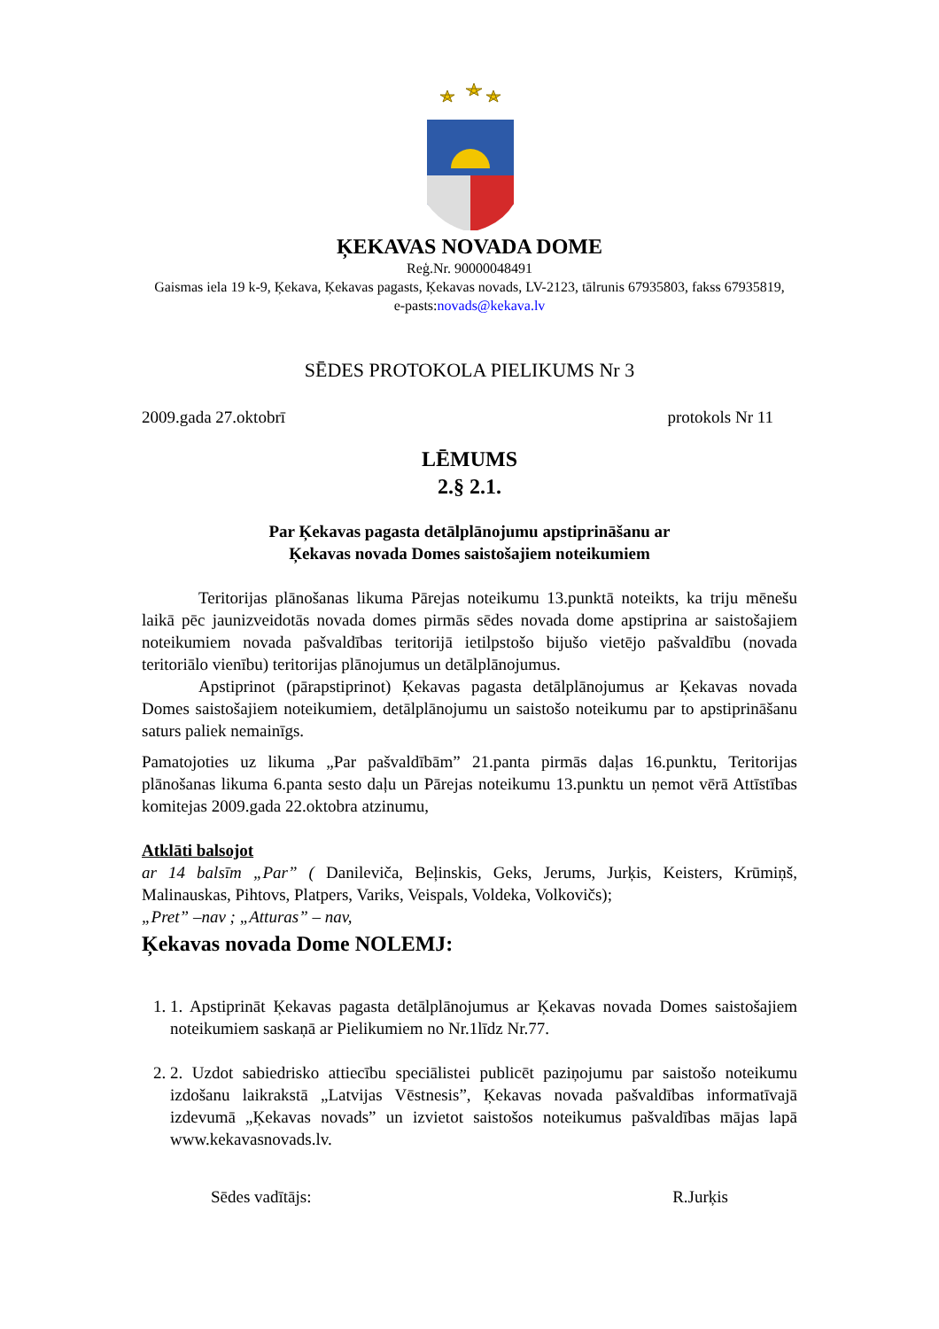ĶEKAVAS NOVADA DOME
Reģ.Nr. 90000048491
Gaismas iela 19 k-9, Ķekava, Ķekavas pagasts, Ķekavas novads, LV-2123, tālrunis 67935803, fakss 67935819,
e-pasts:novads@kekava.lv
SĒDES PROTOKOLA PIELIKUMS Nr 3
2009.gada 27.oktobrī protokols Nr 11
LĒMUMS
2.§ 2.1.
Par Ķekavas pagasta detālplānojumu apstiprināšanu ar
Ķekavas novada Domes saistošajiem noteikumiem
Teritorijas plānošanas likuma Pārejas noteikumu 13.punktā noteikts, ka triju mēnešu laikā pēc jaunizveidotās novada domes pirmās sēdes novada dome apstiprina ar saistošajiem noteikumiem novada pašvaldības teritorijā ietilpstošo bijušo vietējo pašvaldību (novada teritoriālo vienību) teritorijas plānojumus un detālplānojumus.
Apstiprinot (pārapstiprinot) Ķekavas pagasta detālplānojumus ar Ķekavas novada Domes saistošajiem noteikumiem, detālplānojumu un saistošo noteikumu par to apstiprināšanu saturs paliek nemainīgs.
Pamatojoties uz likuma „Par pašvaldībām” 21.panta pirmās daļas 16.punktu, Teritorijas plānošanas likuma 6.panta sesto daļu un Pārejas noteikumu 13.punktu un ņemot vērā Attīstības komitejas 2009.gada 22.oktobra atzinumu,
Atklāti balsojot
ar 14 balsīm „Par” ( Danileviča, Beļinskis, Geks, Jerums, Jurķis, Keisters, Krūmiņš, Malinauskas, Pihtovs, Platpers, Variks, Veispals, Voldeka, Volkovičs);
„Pret” –nav ; „Atturas” – nav,
Ķekavas novada Dome NOLEMJ:
1. 1. Apstiprināt Ķekavas pagasta detālplānojumus ar Ķekavas novada Domes saistošajiem noteikumiem saskaņā ar Pielikumiem no Nr.1līdz Nr.77.
2. 2. Uzdot sabiedrisko attiecību speciālistei publicēt paziņojumu par saistošo noteikumu izdošanu laikrakstā „Latvijas Vēstnesis”, Ķekavas novada pašvaldības informatīvajā izdevumā „Ķekavas novads” un izvietot saistošos noteikumus pašvaldības mājas lapā www.kekavasnovads.lv.
Sēdes vadītājs: R.Jurķis